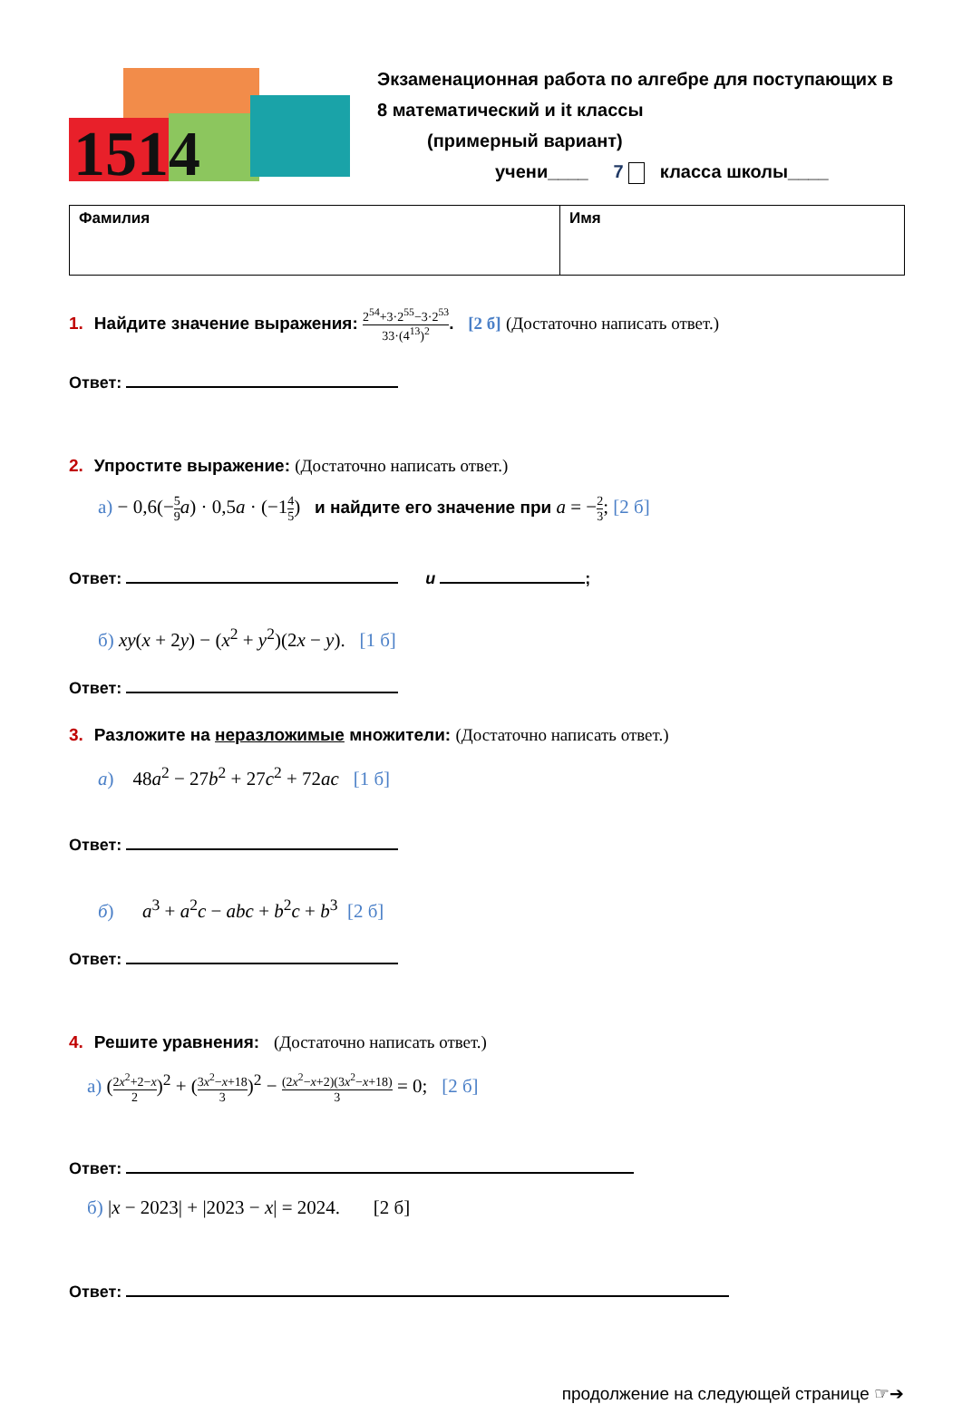1514
Экзаменационная работа по алгебре для поступающих в 8 математический и it классы
(примерный вариант)
учени____ 7 класса школы____
| Фамилия | Имя |
1. Найдите значение выражения: 2<sup>54</sup>+3·2<sup>55</sup>−3·2<sup>53</sup> 33·(4<sup>13</sup>)<sup>2</sup>. [2 б] (Достаточно написать ответ.)
Ответ:
2. Упростите выражение: (Достаточно написать ответ.)
а) − 0,6(−5 9 a) · 0,5a · (−14 5) и найдите его значение при a = −2 3; [2 б]
Ответ: и ;
б) xy(x + 2y) − (x<sup>2</sup> + y<sup>2</sup>)(2x − y). [1 б]
Ответ:
3. Разложите на неразложимые множители: (Достаточно написать ответ.)
а) 48a<sup>2</sup> − 27b<sup>2</sup> + 27c<sup>2</sup> + 72ac [1 б]
Ответ:
б) a<sup>3</sup> + a<sup>2</sup>c − abc + b<sup>2</sup>c + b<sup>3</sup> [2 б]
Ответ:
4. Решите уравнения: (Достаточно написать ответ.)
а) (2x<sup>2</sup>+2−x 2)<sup>2</sup> + (3x<sup>2</sup>−x+18 3)<sup>2</sup> − (2x<sup>2</sup>−x+2)(3x<sup>2</sup>−x+18) 3 = 0; [2 б]
Ответ:
б) |x − 2023| + |2023 − x| = 2024. [2 б]
Ответ:
продолжение на следующей странице ☞➔